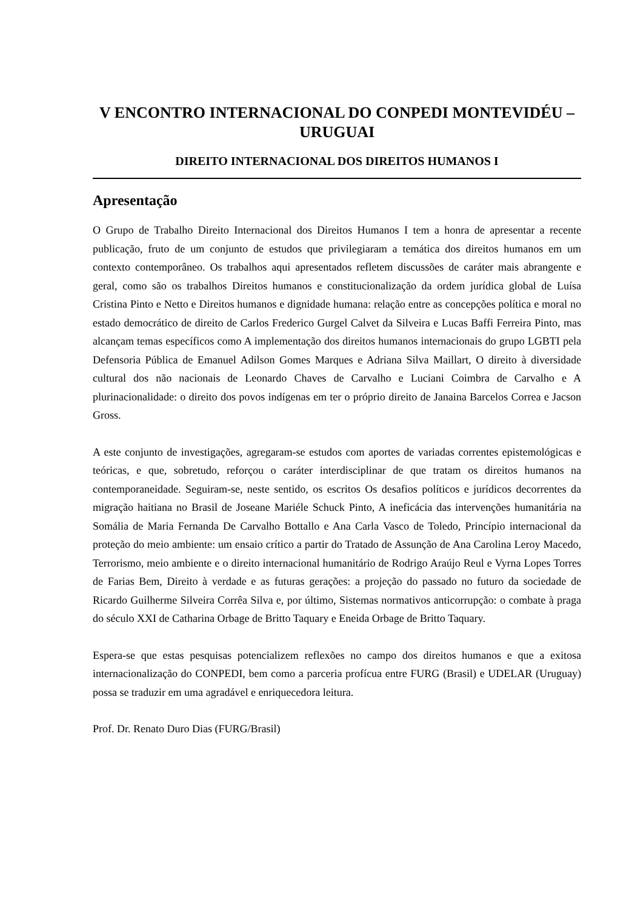V ENCONTRO INTERNACIONAL DO CONPEDI MONTEVIDÉU – URUGUAI
DIREITO INTERNACIONAL DOS DIREITOS HUMANOS I
Apresentação
O Grupo de Trabalho Direito Internacional dos Direitos Humanos I tem a honra de apresentar a recente publicação, fruto de um conjunto de estudos que privilegiaram a temática dos direitos humanos em um contexto contemporâneo. Os trabalhos aqui apresentados refletem discussões de caráter mais abrangente e geral, como são os trabalhos Direitos humanos e constitucionalização da ordem jurídica global de Luísa Cristina Pinto e Netto e Direitos humanos e dignidade humana: relação entre as concepções política e moral no estado democrático de direito de Carlos Frederico Gurgel Calvet da Silveira e Lucas Baffi Ferreira Pinto, mas alcançam temas específicos como A implementação dos direitos humanos internacionais do grupo LGBTI pela Defensoria Pública de Emanuel Adilson Gomes Marques e Adriana Silva Maillart, O direito à diversidade cultural dos não nacionais de Leonardo Chaves de Carvalho e Luciani Coimbra de Carvalho e A plurinacionalidade: o direito dos povos indígenas em ter o próprio direito de Janaina Barcelos Correa e Jacson Gross.
A este conjunto de investigações, agregaram-se estudos com aportes de variadas correntes epistemológicas e teóricas, e que, sobretudo, reforçou o caráter interdisciplinar de que tratam os direitos humanos na contemporaneidade. Seguiram-se, neste sentido, os escritos Os desafios políticos e jurídicos decorrentes da migração haitiana no Brasil de Joseane Mariéle Schuck Pinto, A ineficácia das intervenções humanitária na Somália de Maria Fernanda De Carvalho Bottallo e Ana Carla Vasco de Toledo, Princípio internacional da proteção do meio ambiente: um ensaio crítico a partir do Tratado de Assunção de Ana Carolina Leroy Macedo, Terrorismo, meio ambiente e o direito internacional humanitário de Rodrigo Araújo Reul e Vyrna Lopes Torres de Farias Bem, Direito à verdade e as futuras gerações: a projeção do passado no futuro da sociedade de Ricardo Guilherme Silveira Corrêa Silva e, por último, Sistemas normativos anticorrupção: o combate à praga do século XXI de Catharina Orbage de Britto Taquary e Eneida Orbage de Britto Taquary.
Espera-se que estas pesquisas potencializem reflexões no campo dos direitos humanos e que a exitosa internacionalização do CONPEDI, bem como a parceria profícua entre FURG (Brasil) e UDELAR (Uruguay) possa se traduzir em uma agradável e enriquecedora leitura.
Prof. Dr. Renato Duro Dias (FURG/Brasil)